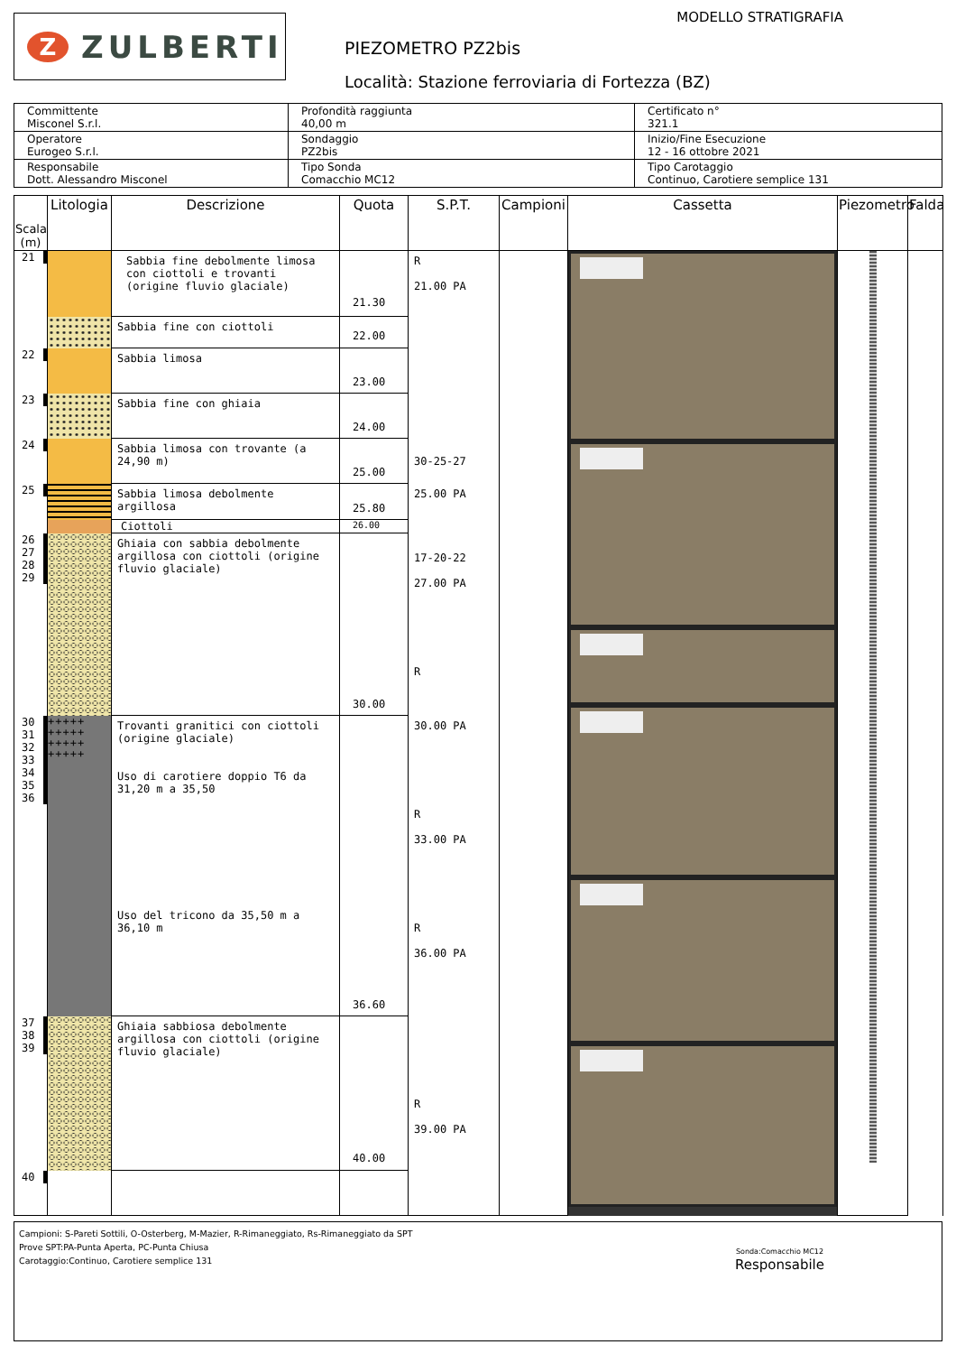Z
ZULBERTI
MODELLO STRATIGRAFIA
PIEZOMETRO PZ2bis
Località: Stazione ferroviaria di Fortezza (BZ)
| Committente Misconel S.r.l. | Profondità raggiunta 40,00 m | Certificato n° 321.1 |
| Operatore Eurogeo S.r.l. | Sondaggio PZ2bis | Inizio/Fine Esecuzione 12 - 16 ottobre 2021 |
| Responsabile Dott. Alessandro Misconel | Tipo Sonda Comacchio MC12 | Tipo Carotaggio Continuo, Carotiere semplice 131 |
| Scala (m) | Litologia | Descrizione | Quota | S.P.T. | Campioni | Cassetta | Piezometro | Falda |
| --- | --- | --- | --- | --- | --- | --- | --- | --- |
| 21 | | Sabbia fine debolmente limosa con ciottoli e trovanti (origine fluvio glaciale) | 21.30 | R 21.00 PA | | | | |
| | | Sabbia fine con ciottoli | 22.00 | | | | | |
| 22 | | Sabbia limosa | 23.00 | | | | | |
| 23 | | Sabbia fine con ghiaia | 24.00 | | | | | |
| 24 | | Sabbia limosa con trovante (a 24,90 m) | 25.00 | 30-25-27 | | | | |
| 25 | | Sabbia limosa debolmente argillosa | 25.80 | 25.00 PA | | | | |
| | | Ciottoli | 26.00 | | | | | |
| 26 27 28 29 | | Ghiaia con sabbia debolmente argillosa con ciottoli (origine fluvio glaciale) | 30.00 | 17-20-22 27.00 PA R | | | | |
| 30 31 32 33 34 35 36 | +++++ +++++ +++++ +++++ | Trovanti granitici con ciottoli (origine glaciale) Uso di carotiere doppio T6 da 31,20 m a 35,50 Uso del tricono da 35,50 m a 36,10 m | 36.60 | 30.00 PA R 33.00 PA R 36.00 PA | | | | |
| 37 38 39 | | Ghiaia sabbiosa debolmente argillosa con ciottoli (origine fluvio glaciale) | 40.00 | R 39.00 PA | | | | |
| 40 | | | | | | | | |
Campioni: S-Pareti Sottili, O-Osterberg, M-Mazier, R-Rimaneggiato, Rs-Rimaneggiato da SPT
Prove SPT:PA-Punta Aperta, PC-Punta Chiusa
Carotaggio:Continuo, Carotiere semplice 131
Sonda:Comacchio MC12
Responsabile